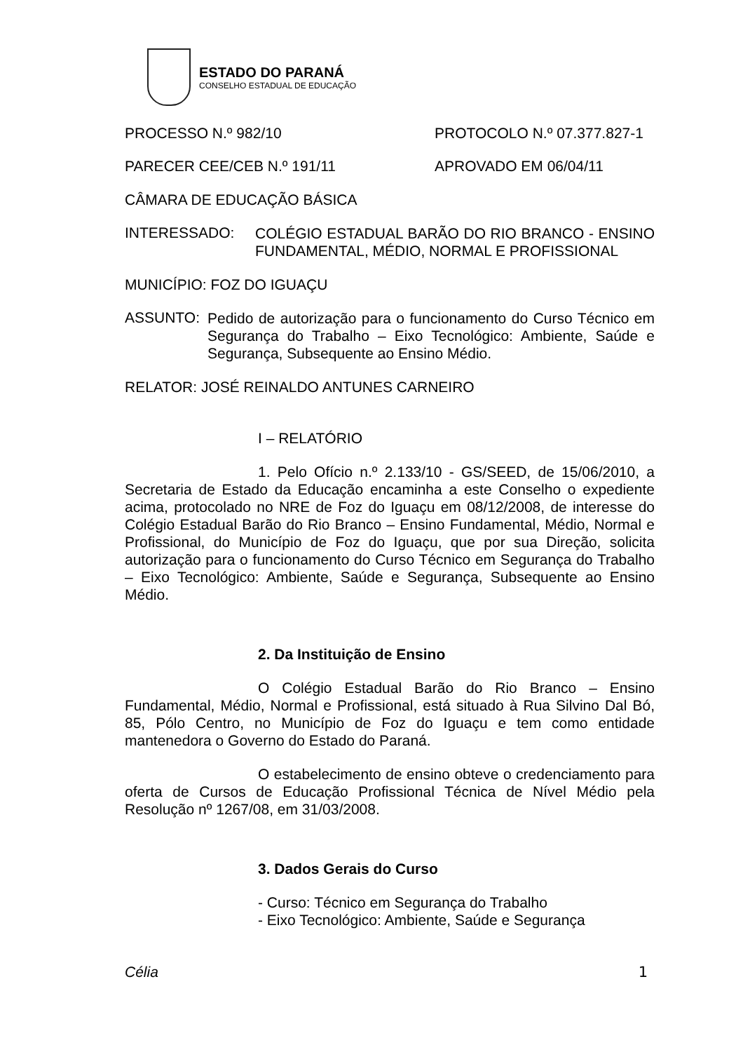ESTADO DO PARANÁ
CONSELHO ESTADUAL DE EDUCAÇÃO
PROCESSO N.º 982/10 PROTOCOLO N.º 07.377.827-1
PARECER CEE/CEB N.º 191/11 APROVADO EM 06/04/11
CÂMARA DE EDUCAÇÃO BÁSICA
INTERESSADO:
COLÉGIO ESTADUAL BARÃO DO RIO BRANCO - ENSINO FUNDAMENTAL, MÉDIO, NORMAL E PROFISSIONAL
MUNICÍPIO: FOZ DO IGUAÇU
ASSUNTO:
Pedido de autorização para o funcionamento do Curso Técnico em Segurança do Trabalho – Eixo Tecnológico: Ambiente, Saúde e Segurança, Subsequente ao Ensino Médio.
RELATOR: JOSÉ REINALDO ANTUNES CARNEIRO
I – RELATÓRIO
1. Pelo Ofício n.º 2.133/10 - GS/SEED, de 15/06/2010, a Secretaria de Estado da Educação encaminha a este Conselho o expediente acima, protocolado no NRE de Foz do Iguaçu em 08/12/2008, de interesse do Colégio Estadual Barão do Rio Branco – Ensino Fundamental, Médio, Normal e Profissional, do Município de Foz do Iguaçu, que por sua Direção, solicita autorização para o funcionamento do Curso Técnico em Segurança do Trabalho – Eixo Tecnológico: Ambiente, Saúde e Segurança, Subsequente ao Ensino Médio.
2. Da Instituição de Ensino
O Colégio Estadual Barão do Rio Branco – Ensino Fundamental, Médio, Normal e Profissional, está situado à Rua Silvino Dal Bó, 85, Pólo Centro, no Município de Foz do Iguaçu e tem como entidade mantenedora o Governo do Estado do Paraná.
O estabelecimento de ensino obteve o credenciamento para oferta de Cursos de Educação Profissional Técnica de Nível Médio pela Resolução nº 1267/08, em 31/03/2008.
3. Dados Gerais do Curso
- Curso: Técnico em Segurança do Trabalho
- Eixo Tecnológico: Ambiente, Saúde e Segurança
Célia 1